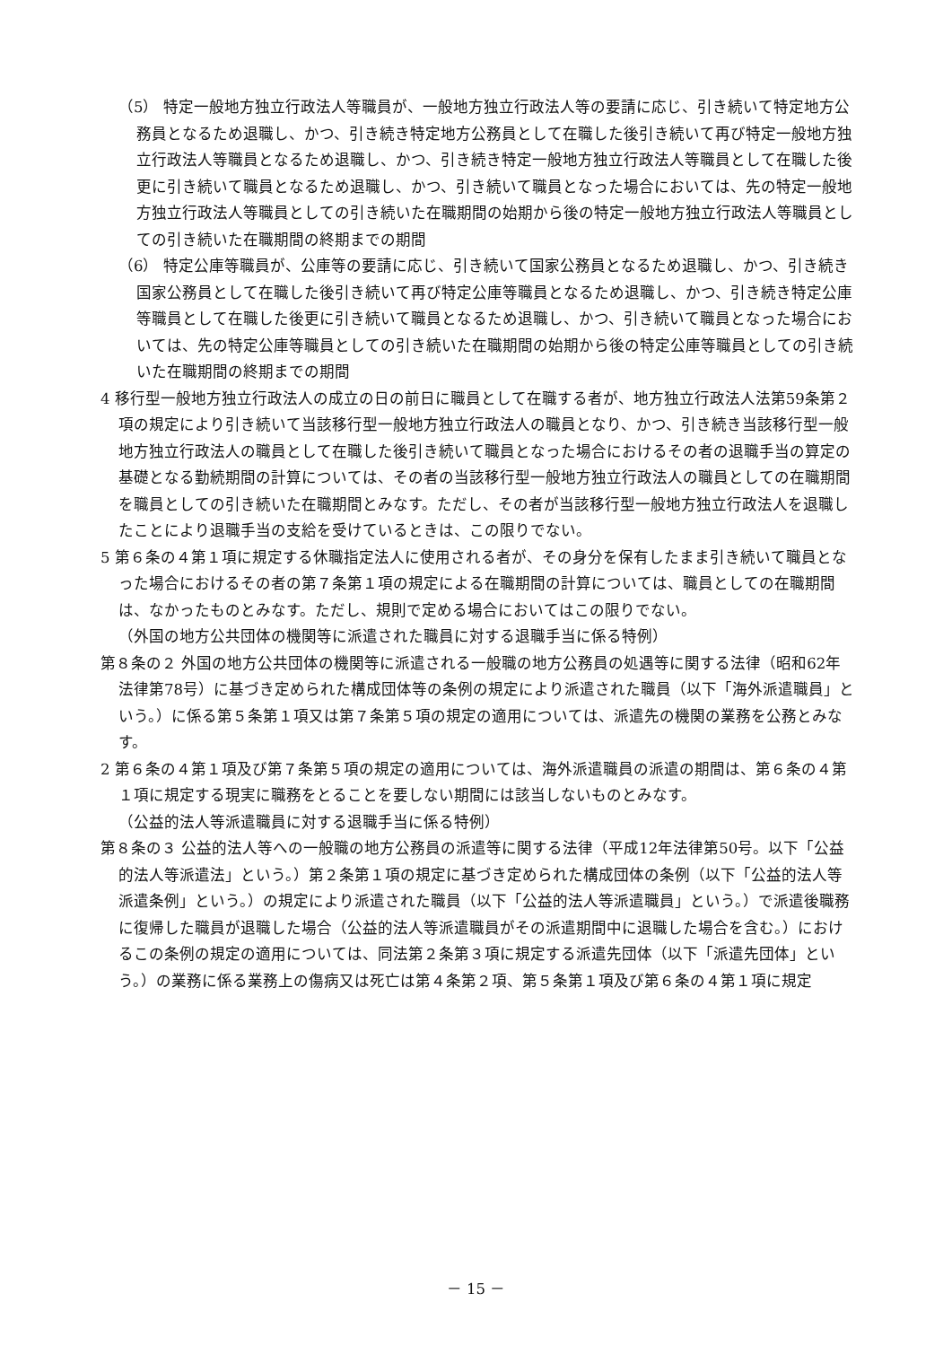（5） 特定一般地方独立行政法人等職員が、一般地方独立行政法人等の要請に応じ、引き続いて特定地方公務員となるため退職し、かつ、引き続き特定地方公務員として在職した後引き続いて再び特定一般地方独立行政法人等職員となるため退職し、かつ、引き続き特定一般地方独立行政法人等職員として在職した後更に引き続いて職員となるため退職し、かつ、引き続いて職員となった場合においては、先の特定一般地方独立行政法人等職員としての引き続いた在職期間の始期から後の特定一般地方独立行政法人等職員としての引き続いた在職期間の終期までの期間
（6） 特定公庫等職員が、公庫等の要請に応じ、引き続いて国家公務員となるため退職し、かつ、引き続き国家公務員として在職した後引き続いて再び特定公庫等職員となるため退職し、かつ、引き続き特定公庫等職員として在職した後更に引き続いて職員となるため退職し、かつ、引き続いて職員となった場合においては、先の特定公庫等職員としての引き続いた在職期間の始期から後の特定公庫等職員としての引き続いた在職期間の終期までの期間
4 移行型一般地方独立行政法人の成立の日の前日に職員として在職する者が、地方独立行政法人法第59条第２項の規定により引き続いて当該移行型一般地方独立行政法人の職員となり、かつ、引き続き当該移行型一般地方独立行政法人の職員として在職した後引き続いて職員となった場合におけるその者の退職手当の算定の基礎となる勤続期間の計算については、その者の当該移行型一般地方独立行政法人の職員としての在職期間を職員としての引き続いた在職期間とみなす。ただし、その者が当該移行型一般地方独立行政法人を退職したことにより退職手当の支給を受けているときは、この限りでない。
5 第６条の４第１項に規定する休職指定法人に使用される者が、その身分を保有したまま引き続いて職員となった場合におけるその者の第７条第１項の規定による在職期間の計算については、職員としての在職期間は、なかったものとみなす。ただし、規則で定める場合においてはこの限りでない。
（外国の地方公共団体の機関等に派遣された職員に対する退職手当に係る特例）
第８条の２ 外国の地方公共団体の機関等に派遣される一般職の地方公務員の処遇等に関する法律（昭和62年法律第78号）に基づき定められた構成団体等の条例の規定により派遣された職員（以下「海外派遣職員」という。）に係る第５条第１項又は第７条第５項の規定の適用については、派遣先の機関の業務を公務とみなす。
2 第６条の４第１項及び第７条第５項の規定の適用については、海外派遣職員の派遣の期間は、第６条の４第１項に規定する現実に職務をとることを要しない期間には該当しないものとみなす。
（公益的法人等派遣職員に対する退職手当に係る特例）
第８条の３ 公益的法人等への一般職の地方公務員の派遣等に関する法律（平成12年法律第50号。以下「公益的法人等派遣法」という。）第２条第１項の規定に基づき定められた構成団体の条例（以下「公益的法人等派遣条例」という。）の規定により派遣された職員（以下「公益的法人等派遣職員」という。）で派遣後職務に復帰した職員が退職した場合（公益的法人等派遣職員がその派遣期間中に退職した場合を含む。）におけるこの条例の規定の適用については、同法第２条第３項に規定する派遣先団体（以下「派遣先団体」という。）の業務に係る業務上の傷病又は死亡は第４条第２項、第５条第１項及び第６条の４第１項に規定
－ 15 －